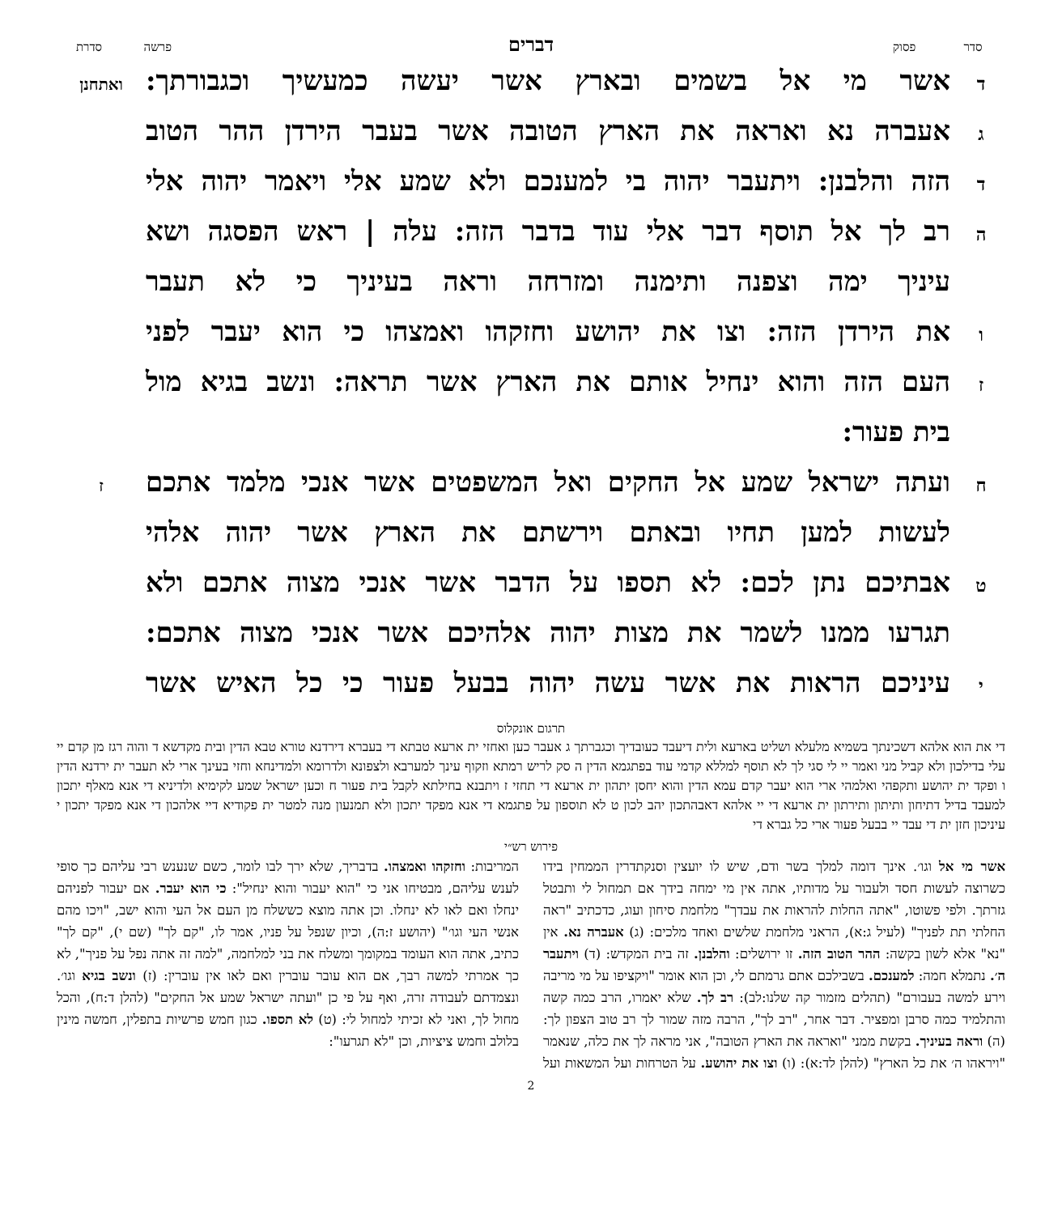סדר פסוק
דברים
פרשה סדרת
ד
אשר מי אל בשמים ובארץ אשר יעשה כמעשיך וכגבורתך:
ואתחנן
ג
אעברה נא ואראה את הארץ הטובה אשר בעבר הירדן ההר הטוב
ד
הזה והלבנן: ויתעבר יהוה בי למענכם ולא שמע אלי ויאמר יהוה אלי
ה
רב לך אל תוסף דבר אלי עוד בדבר הזה: עלה | ראש הפסגה ושא
עיניך ימה וצפנה ותימנה ומזרחה וראה בעיניך כי לא תעבר
ו
את הירדן הזה: וצו את יהושע וחזקהו ואמצהו כי הוא יעבר לפני
ז
העם הזה והוא ינחיל אותם את הארץ אשר תראה: ונשב בגיא מול
בית פעור:
ח
ועתה ישראל שמע אל החקים ואל המשפטים אשר אנכי מלמד אתכם
ז
לעשות למען תחיו ובאתם וירשתם את הארץ אשר יהוה אלהי
ט
אבתיכם נתן לכם: לא תספו על הדבר אשר אנכי מצוה אתכם ולא
תגרעו ממנו לשמר את מצות יהוה אלהיכם אשר אנכי מצוה אתכם:
י
עיניכם הראות את אשר עשה יהוה בבעל פעור כי כל האיש אשר
תרגום אונקלוס
די את הוא אלהא דשכינתך בשמיא מלעלא ושליט בארעא ולית דיעבד כעובדיך וכגברתך ג אעבר כען ואחזי ית ארעא טבתא די בעברא דירדנא טורא טבא הדין ובית מקדשא ד והוה רגז מן קדם יי עלי בדילכון ולא קביל מני ואמר יי לי סגי לך לא תוסף למללא קדמי עוד בפתגמא הדין ה סק לריש רמתא וזקוף עינך למערבא ולצפונא ולדרומא ולמדינחא וחזי בעינך ארי לא תעבר ית ירדנא הדין ו ופקד ית יהושע ותקפהי ואלמהי ארי הוא יעבר קדם עמא הדין והוא יחסן יתהון ית ארעא די תחזי ז ויתבנא בחילתא לקבל בית פעור ח וכען ישראל שמע לקימיא ולדיניא די אנא מאלף יתכון למעבד בדיל דתיחון ותיתון ותירתון ית ארעא די יי אלהא דאבהתכון יהב לכון ט לא תוספון על פתגמא די אנא מפקד יתכון ולא תמנעון מנה למטר ית פקודיא דיי אלהכון די אנא מפקד יתכון י עיניכון חזן ית די עבד יי בבעל פעור ארי כל גברא די
פירוש רש״י
אשר מי אל וגו׳. אינך דומה למלך בשר ודם, שיש לו יועצין וסנקתדרין הממחין בידו כשרוצה לעשות חסד ולעבור על מדותיו, אתה אין מי ימחה בידך אם תמחול לי ותבטל גזרתך. ולפי פשוטו, "אתה החלות להראות את עבדך" מלחמת סיחון ועוג, כדכתיב "ראה החלתי תת לפניך" (לעיל ג:א), הראני מלחמת שלשים ואחד מלכים: (ג) אעברה נא. אין "נא" אלא לשון בקשה: ההר הטוב הזה. זו ירושלים: והלבנן. זה בית המקדש: (ד) ויתעבר ה׳. נתמלא חמה: למענכם. בשבילכם אתם גרמתם לי, וכן הוא אומר "ויקציפו על מי מריבה וירע למשה בעבורם" (תהלים מזמור קה שלנו:לב): רב לך. שלא יאמרו, הרב כמה קשה והתלמיד כמה סרבן ומפציר. דבר אחר, "רב לך", הרבה מזה שמור לך רב טוב הצפון לך: (ה) וראה בעיניך. בקשת ממני "ואראה את הארץ הטובה", אני מראה לך את כלה, שנאמר "ויראהו ה׳ את כל הארץ" (להלן לד:א): (ו) וצו את יהושע. על הטרחות ועל המשאות ועל המריבות: וחזקהו ואמצהו. בדבריך, שלא ירך לבו לומר, כשם שנענש רבי עליהם כך סופי לענש עליהם, מבטיחו אני כי "הוא יעבור והוא ינחיל": כי הוא יעבר. אם יעבור לפניהם ינחלו ואם לאו לא ינחלו. וכן אתה מוצא כששלח מן העם אל העי והוא ישב, "ויכו מהם אנשי העי וגו׳" (יהושע ז:ה), וכיון שנפל על פניו, אמר לו, "קם לך" (שם י), "קם לך" כתיב, אתה הוא העומד במקומך ומשלח את בני למלחמה, "למה זה אתה נפל על פניך", לא כך אמרתי למשה רבך, אם הוא עובר עוברין ואם לאו אין עוברין: (ז) ונשב בגיא וגו׳. ונצמדתם לעבודה זרה, ואף על פי כן "ועתה ישראל שמע אל החקים" (להלן ד:ח), והכל מחול לך, ואני לא זכיתי למחול לי: (ט) לא תספו. כגון חמש פרשיות בתפלין, חמשה מינין בלולב וחמש ציציות, וכן "לא תגרעו":
2